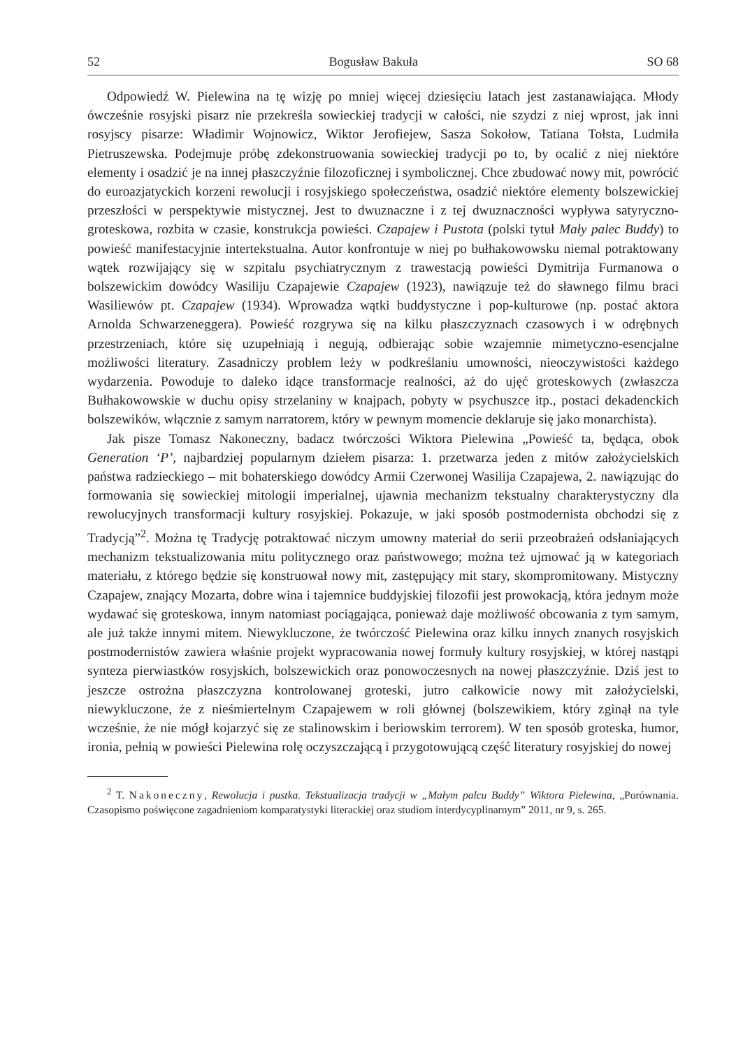52 Bogusław Bakuła SO 68
Odpowiedź W. Pielewina na tę wizję po mniej więcej dziesięciu latach jest zastanawiająca. Młody ówcześnie rosyjski pisarz nie przekreśla sowieckiej tradycji w całości, nie szydzi z niej wprost, jak inni rosyjscy pisarze: Władimir Wojnowicz, Wiktor Jerofiejew, Sasza Sokołow, Tatiana Tołsta, Ludmiła Pietruszewska. Podejmuje próbę zdekonstruowania sowieckiej tradycji po to, by ocalić z niej niektóre elementy i osadzić je na innej płaszczyźnie filozoficznej i symbolicznej. Chce zbudować nowy mit, powrócić do euroazjatyckich korzeni rewolucji i rosyjskiego społeczeństwa, osadzić niektóre elementy bolszewickiej przeszłości w perspektywie mistycznej. Jest to dwuznaczne i z tej dwuznaczności wypływa satyryczno-groteskowa, rozbita w czasie, konstrukcja powieści. Czapajew i Pustota (polski tytuł Mały palec Buddy) to powieść manifestacyjnie intertekstualna. Autor konfrontuje w niej po bułhakowowsku niemal potraktowany wątek rozwijający się w szpitalu psychiatrycznym z trawestacją powieści Dymitrija Furmanowa o bolszewickim dowódcy Wasiliju Czapajewie Czapajew (1923), nawiązuje też do sławnego filmu braci Wasiliewów pt. Czapajew (1934). Wprowadza wątki buddystyczne i pop-kulturowe (np. postać aktora Arnolda Schwarzeneggera). Powieść rozgrywa się na kilku płaszczyznach czasowych i w odrębnych przestrzeniach, które się uzupełniają i negują, odbierając sobie wzajemnie mimetyczno-esencjalne możliwości literatury. Zasadniczy problem leży w podkreślaniu umowności, nieoczywistości każdego wydarzenia. Powoduje to daleko idące transformacje realności, aż do ujęć groteskowych (zwłaszcza Bułhakowowskie w duchu opisy strzelaniny w knajpach, pobyty w psychuszce itp., postaci dekadenckich bolszewików, włącznie z samym narratorem, który w pewnym momencie deklaruje się jako monarchista).
Jak pisze Tomasz Nakoneczny, badacz twórczości Wiktora Pielewina „Powieść ta, będąca, obok Generation ‘P’, najbardziej popularnym dziełem pisarza: 1. przetwarza jeden z mitów założycielskich państwa radzieckiego – mit bohaterskiego dowódcy Armii Czerwonej Wasilija Czapajewa, 2. nawiązując do formowania się sowieckiej mitologii imperialnej, ujawnia mechanizm tekstualny charakterystyczny dla rewolucyjnych transformacji kultury rosyjskiej. Pokazuje, w jaki sposób postmodernista obchodzi się z Tradycją”<sup>2</sup>. Można tę Tradycję potraktować niczym umowny materiał do serii przeobrażeń odsłaniających mechanizm tekstualizowania mitu politycznego oraz państwowego; można też ujmować ją w kategoriach materiału, z którego będzie się konstruował nowy mit, zastępujący mit stary, skompromitowany. Mistyczny Czapajew, znający Mozarta, dobre wina i tajemnice buddyjskiej filozofii jest prowokacją, która jednym może wydawać się groteskowa, innym natomiast pociągająca, ponieważ daje możliwość obcowania z tym samym, ale już także innymi mitem. Niewykluczone, że twórczość Pielewina oraz kilku innych znanych rosyjskich postmodernistów zawiera właśnie projekt wypracowania nowej formuły kultury rosyjskiej, w której nastąpi synteza pierwiastków rosyjskich, bolszewickich oraz ponowoczesnych na nowej płaszczyźnie. Dziś jest to jeszcze ostrożna płaszczyzna kontrolowanej groteski, jutro całkowicie nowy mit założycielski, niewykluczone, że z nieśmiertelnym Czapajewem w roli głównej (bolszewikiem, który zginął na tyle wcześnie, że nie mógł kojarzyć się ze stalinowskim i beriowskim terrorem). W ten sposób groteska, humor, ironia, pełnią w powieści Pielewina rolę oczyszczającą i przygotowującą część literatury rosyjskiej do nowej
<sup>2</sup> T. Nakoneczny, Rewolucja i pustka. Tekstualizacja tradycji w „Małym palcu Buddy” Wiktora Pielewina, „Porównania. Czasopismo poświęcone zagadnieniom komparatystyki literackiej oraz studiom interdycyplinarnym” 2011, nr 9, s. 265.